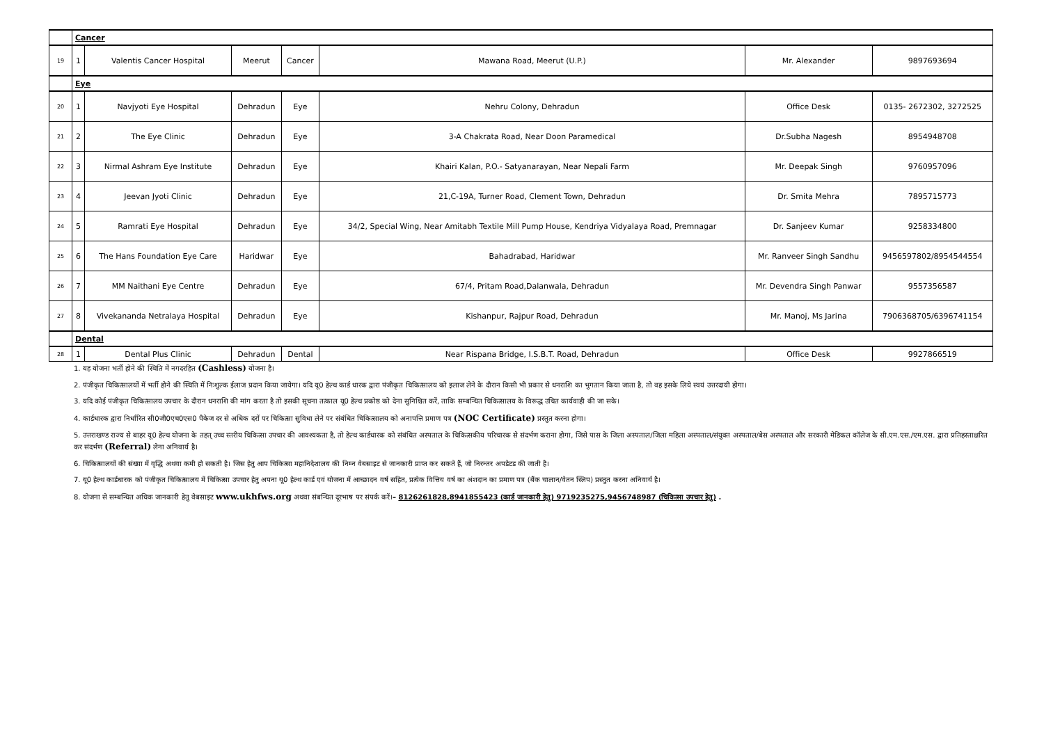| | Cancer | | | | | | |
| 19 | 1 | Valentis Cancer Hospital | Meerut | Cancer | Mawana Road, Meerut (U.P.) | Mr. Alexander | 9897693694 |
| | Eye | | | | | | |
| 20 | 1 | Navjyoti Eye Hospital | Dehradun | Eye | Nehru Colony, Dehradun | Office Desk | 0135- 2672302, 3272525 |
| 21 | 2 | The Eye Clinic | Dehradun | Eye | 3-A Chakrata Road, Near Doon Paramedical | Dr.Subha Nagesh | 8954948708 |
| 22 | 3 | Nirmal Ashram Eye Institute | Dehradun | Eye | Khairi Kalan, P.O.- Satyanarayan, Near Nepali Farm | Mr. Deepak Singh | 9760957096 |
| 23 | 4 | Jeevan Jyoti Clinic | Dehradun | Eye | 21,C-19A, Turner Road, Clement Town, Dehradun | Dr. Smita Mehra | 7895715773 |
| 24 | 5 | Ramrati Eye Hospital | Dehradun | Eye | 34/2, Special Wing, Near Amitabh Textile Mill Pump House, Kendriya Vidyalaya Road, Premnagar | Dr. Sanjeev Kumar | 9258334800 |
| 25 | 6 | The Hans Foundation Eye Care | Haridwar | Eye | Bahadrabad, Haridwar | Mr. Ranveer Singh Sandhu | 9456597802/8954544554 |
| 26 | 7 | MM Naithani Eye Centre | Dehradun | Eye | 67/4, Pritam Road,Dalanwala, Dehradun | Mr. Devendra Singh Panwar | 9557356587 |
| 27 | 8 | Vivekananda Netralaya Hospital | Dehradun | Eye | Kishanpur, Rajpur Road, Dehradun | Mr. Manoj, Ms Jarina | 7906368705/6396741154 |
| | Dental | | | | | | |
| 28 | 1 | Dental Plus Clinic | Dehradun | Dental | Near Rispana Bridge, I.S.B.T. Road, Dehradun | Office Desk | 9927866519 |
1. यह योजना भर्ती होने की स्थिति में नगदरहित (Cashless) योजना है।
2. पंजीकृत चिकित्सालयों में भर्ती होने की स्थिति में निःशुल्क ईलाज प्रदान किया जायेगा। यदि यू0 हेल्थ कार्ड धारक द्वारा पंजीकृत चिकित्सालय को इलाज लेने के दौरान किसी भी प्रकार से धनराशि का भुगतान किया जाता है, तो वह इसके लिये स्वयं उत्तरदायी होगा।
3. यदि कोई पंजीकृत चिकित्सालय उपचार के दौरान धनराशि की मांग करता है तो इसकी सूचना तत्काल यू0 हेल्थ प्रकोष्ठ को देना सुनिश्चित करें, ताकि सम्बन्धित चिकित्सालय के विरूद्ध उचित कार्यवाही की जा सके।
4. कार्डधारक द्वारा निर्धारित सी0जी0एच0एस0 पैकेज दर से अधिक दरों पर चिकित्सा सुविधा लेने पर संबंधित चिकित्सालय को अनापत्ति प्रमाण पत्र (NOC Certificate) प्रस्तुत करना होगा।
5. उत्तराखण्ड राज्य से बाहर यू0 हेल्थ योजना के तहत् उच्च स्तरीय चिकित्सा उपचार की आवश्यकता है, तो हेल्थ कार्डधारक को संबंधित अस्पताल के चिकित्सकीय परिचारक से संदर्भण कराना होगा, जिसे पास के जिला अस्पताल/जिला महिला अस्पताल/संयुक्त अस्पताल/बेस अस्पताल और सरकारी मेडिकल कॉलेज के सी.एम.एस./एम.एस. द्वारा प्रतिहस्ताक्षरित कर संदर्भण (Referral) लेना अनिवार्य है।
6. चिकित्सालयों की संख्या में वृद्धि अथवा कमी हो सकती है। जिस हेतु आप चिकित्सा महानिदेशालय की निम्न वेबसाइट से जानकारी प्राप्त कर सकते हैं, जो निरन्तर अपडेटड की जाती है।
7. यू0 हेल्थ कार्डधारक को पंजीकृत चिकित्सालय में चिकित्सा उपचार हेतु अपना यू0 हेल्थ कार्ड एवं योजना में आच्छादन वर्ष सहित, प्रत्येक वित्तिय वर्ष का अंशदान का प्रमाण पत्र (बैंक चालान/वेतन स्लिप) प्रस्तुत करना अनिवार्य है।
8. योजना से सम्बन्धित अधिक जानकारी हेतु वेबसाइट www.ukhfws.org अथवा संबन्धित दूरभाष पर संपर्क करें।– 8126261828,8941855423 (कार्ड जानकारी हेतु) 9719235275,9456748987 (चिकित्सा उपचार हेतु) .